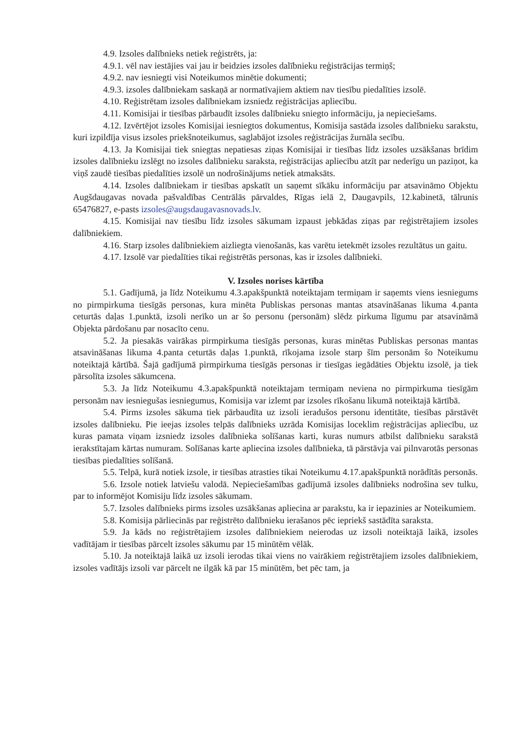4.9. Izsoles dalībnieks netiek reģistrēts, ja:
4.9.1. vēl nav iestājies vai jau ir beidzies izsoles dalībnieku reģistrācijas termiņš;
4.9.2. nav iesniegti visi Noteikumos minētie dokumenti;
4.9.3. izsoles dalībniekam saskaņā ar normatīvajiem aktiem nav tiesību piedalīties izsolē.
4.10. Reģistrētam izsoles dalībniekam izsniedz reģistrācijas apliecību.
4.11. Komisijai ir tiesības pārbaudīt izsoles dalībnieku sniegto informāciju, ja nepieciešams.
4.12. Izvērtējot izsoles Komisijai iesniegtos dokumentus, Komisija sastāda izsoles dalībnieku sarakstu, kuri izpildīja visus izsoles priekšnoteikumus, saglabājot izsoles reģistrācijas žurnāla secību.
4.13. Ja Komisijai tiek sniegtas nepatiesas ziņas Komisijai ir tiesības līdz izsoles uzsākšanas brīdim izsoles dalībnieku izslēgt no izsoles dalībnieku saraksta, reģistrācijas apliecību atzīt par nederīgu un paziņot, ka viņš zaudē tiesības piedalīties izsolē un nodrošinājums netiek atmaksāts.
4.14. Izsoles dalībniekam ir tiesības apskatīt un saņemt sīkāku informāciju par atsavināmo Objektu Augšdaugavas novada pašvaldības Centrālās pārvaldes, Rīgas ielā 2, Daugavpils, 12.kabinetā, tālrunis 65476827, e-pasts izsoles@augsdaugavasnovads.lv.
4.15. Komisijai nav tiesību līdz izsoles sākumam izpaust jebkādas ziņas par reģistrētajiem izsoles dalībniekiem.
4.16. Starp izsoles dalībniekiem aizliegta vienošanās, kas varētu ietekmēt izsoles rezultātus un gaitu.
4.17. Izsolē var piedalīties tikai reģistrētās personas, kas ir izsoles dalībnieki.
V. Izsoles norises kārtība
5.1. Gadījumā, ja līdz Noteikumu 4.3.apakšpunktā noteiktajam termiņam ir saņemts viens iesniegums no pirmpirkuma tiesīgās personas, kura minēta Publiskas personas mantas atsavināšanas likuma 4.panta ceturtās daļas 1.punktā, izsoli nerīko un ar šo personu (personām) slēdz pirkuma līgumu par atsavināmā Objekta pārdošanu par nosacīto cenu.
5.2. Ja piesakās vairākas pirmpirkuma tiesīgās personas, kuras minētas Publiskas personas mantas atsavināšanas likuma 4.panta ceturtās daļas 1.punktā, rīkojama izsole starp šīm personām šo Noteikumu noteiktajā kārtībā. Šajā gadījumā pirmpirkuma tiesīgās personas ir tiesīgas iegādāties Objektu izsolē, ja tiek pārsolīta izsoles sākumcena.
5.3. Ja līdz Noteikumu 4.3.apakšpunktā noteiktajam termiņam neviena no pirmpirkuma tiesīgām personām nav iesniegušas iesniegumus, Komisija var izlemt par izsoles rīkošanu likumā noteiktajā kārtībā.
5.4. Pirms izsoles sākuma tiek pārbaudīta uz izsoli ieradušos personu identitāte, tiesības pārstāvēt izsoles dalībnieku. Pie ieejas izsoles telpās dalībnieks uzrāda Komisijas loceklim reģistrācijas apliecību, uz kuras pamata viņam izsniedz izsoles dalībnieka solīšanas karti, kuras numurs atbilst dalībnieku sarakstā ierakstītajam kārtas numuram. Solīšanas karte apliecina izsoles dalībnieka, tā pārstāvja vai pilnvarotās personas tiesības piedalīties solīšanā.
5.5. Telpā, kurā notiek izsole, ir tiesības atrasties tikai Noteikumu 4.17.apakšpunktā norādītās personās.
5.6. Izsole notiek latviešu valodā. Nepieciešamības gadījumā izsoles dalībnieks nodrošina sev tulku, par to informējot Komisiju līdz izsoles sākumam.
5.7. Izsoles dalībnieks pirms izsoles uzsākšanas apliecina ar parakstu, ka ir iepazinies ar Noteikumiem.
5.8. Komisija pārliecinās par reģistrēto dalībnieku ierašanos pēc iepriekš sastādīta saraksta.
5.9. Ja kāds no reģistrētajiem izsoles dalībniekiem neierodas uz izsoli noteiktajā laikā, izsoles vadītājam ir tiesības pārcelt izsoles sākumu par 15 minūtēm vēlāk.
5.10. Ja noteiktajā laikā uz izsoli ierodas tikai viens no vairākiem reģistrētajiem izsoles dalībniekiem, izsoles vadītājs izsoli var pārcelt ne ilgāk kā par 15 minūtēm, bet pēc tam, ja